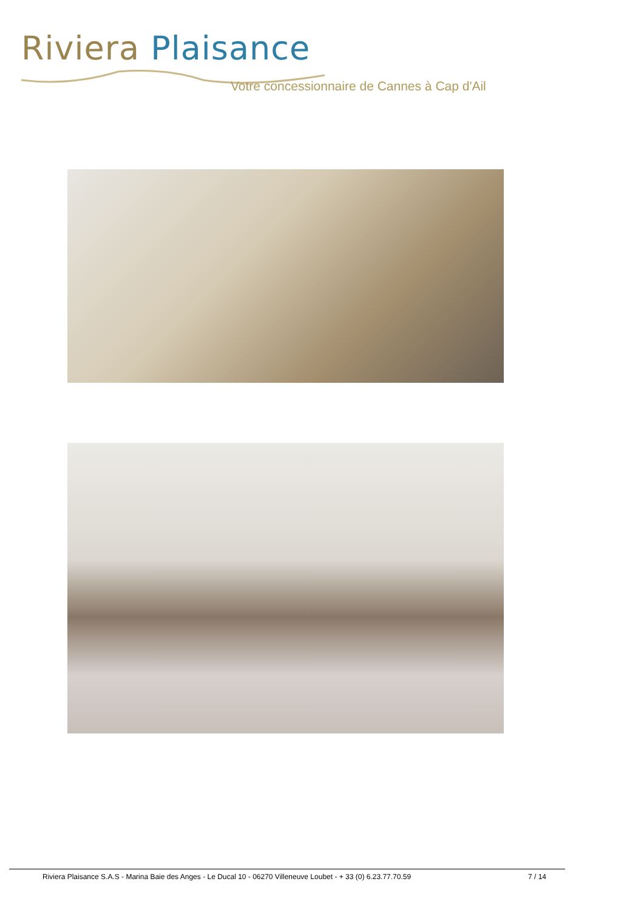Riviera Plaisance
Votre concessionnaire de Cannes à Cap d'Ail
Riviera Plaisance S.A.S - Marina Baie des Anges - Le Ducal 10 - 06270 Villeneuve Loubet - + 33 (0) 6.23.77.70.59 7 / 14